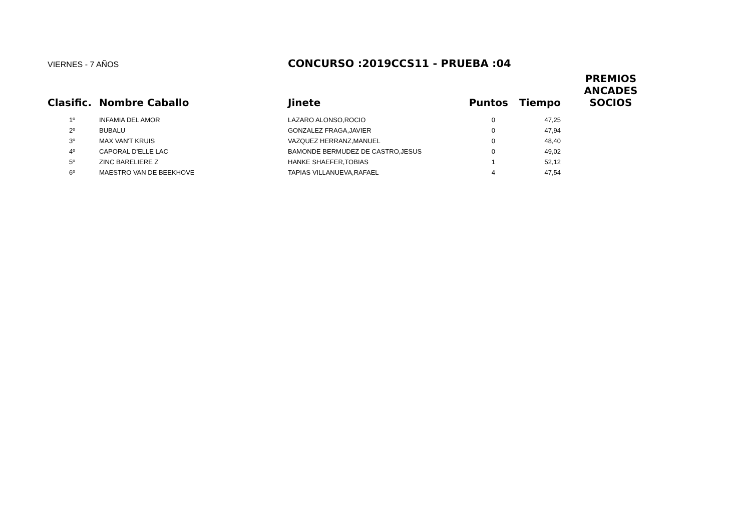VIERNES - 7 AÑOS
CONCURSO :2019CCS11 - PRUEBA :04
| Clasific. | Nombre Caballo | Jinete | Puntos | Tiempo | PREMIOS ANCADES SOCIOS |
| --- | --- | --- | --- | --- | --- |
| 1º | INFAMIA DEL AMOR | LAZARO ALONSO,ROCIO | 0 | 47,25 | |
| 2º | BUBALU | GONZALEZ FRAGA,JAVIER | 0 | 47,94 | |
| 3º | MAX VAN'T KRUIS | VAZQUEZ HERRANZ,MANUEL | 0 | 48,40 | |
| 4º | CAPORAL D'ELLE LAC | BAMONDE BERMUDEZ DE CASTRO,JESUS | 0 | 49,02 | |
| 5º | ZINC BARELIERE Z | HANKE SHAEFER,TOBIAS | 1 | 52,12 | |
| 6º | MAESTRO VAN DE BEEKHOVE | TAPIAS VILLANUEVA,RAFAEL | 4 | 47,54 | |